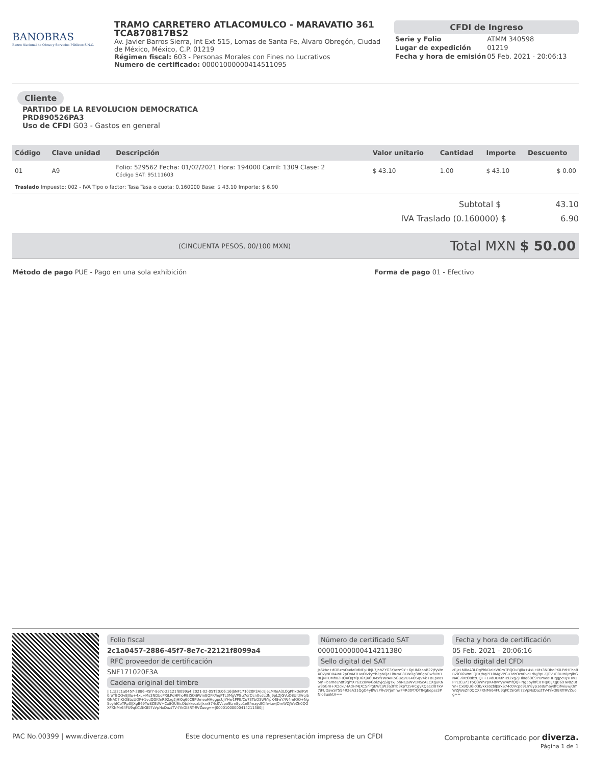BANOBRAS
Banco Nacional de Obras y Servicios Públicos S.N.C.
TRAMO CARRETERO ATLACOMULCO - MARAVATIO 361
TCA870817BS2
Av. Javier Barros Sierra, Int Ext 515, Lomas de Santa Fe, Álvaro Obregón, Ciudad de México, México, C.P. 01219
Régimen fiscal: 603 - Personas Morales con Fines no Lucrativos
Numero de certificado: 00001000000414511095
CFDI de Ingreso
| Serie y Folio | ATMM 340598 |
| Lugar de expedición | 01219 |
| Fecha y hora de emisión | 05 Feb. 2021 - 20:06:13 |
Cliente
PARTIDO DE LA REVOLUCION DEMOCRATICA
PRD890526PA3
Uso de CFDI G03 - Gastos en general
| Código | Clave unidad | Descripción | Valor unitario | Cantidad | Importe | Descuento |
| --- | --- | --- | --- | --- | --- | --- |
| 01 | A9 | Folio: 529562 Fecha: 01/02/2021 Hora: 194000 Carril: 1309 Clase: 2 Código SAT: 95111603 | $ 43.10 | 1.00 | $ 43.10 | $ 0.00 |
| Traslado Impuesto: 002 - IVA Tipo o factor: Tasa Tasa o cuota: 0.160000 Base: $ 43.10 Importe: $ 6.90 | | | | | | |
Subtotal $ 43.10
IVA Traslado (0.160000) $ 6.90
(CINCUENTA PESOS, 00/100 MXN) Total MXN $ 50.00
Método de pago PUE - Pago en una sola exhibición Forma de pago 01 - Efectivo
Folio fiscal
2c1a0457-2886-45f7-8e7c-22121f8099a4
RFC proveedor de certificación
SNF171020F3A
Cadena original del timbre
||1.1|2c1a0457-2886-45f7-8e7c-22121f8099a4|2021-02-05T20:06:16|SNF171020F3A|cEjeLMReA3LOgPhkDelKW0roTBQOvBJllu+4xL+Ms3NDboPXiLPdHFhoRBZiOi6WmEQFK/hqPTL0MgVPGu7drOcn0vdLdNJ9pLZjGVuO8UItIl/rqlbGNAC7iKtO8bzUQF+1vdDDKfnR92xg2jHl0q60C9PUmeaHHqgpcUJYHw1PPE/Cu73TbQ3WhYpK48wY/W4mfQQ+Ng5oyhfCoTRp0IJXgB69Tw8ZBtW+Cx8QU6icQb/kksozblJxrxS74c0Vcpo9Lrn8yp1eB/maydfCifwiuwjOmWZjWeZh0QOXFXNMr64FU9qKCt5iGKl7zVpNxDaztTV4YkOI8RTrRVZuog==|00001000000414211380||
Número de certificado SAT
00001000000414211380
Sello digital del SAT
Js6kbc+dDBzmOudeBdNEyHbjL7JhhZYG3Y/azn9Y+6pUMXapB22/fyWnXOZ/NDBAIoU2pOnMTUwOlvkyYb2pNQe1l8uwE8TWOg386gpOwfUizD8EjNTUMha2RQXQqYQD6XjX6DMxfYWrAIRbGUqVUL4OSqV4k+BEpeas5m+bameLn8t9qlYXPGzZowyGol2yjqSigTxJIphNsJaWV1NScAEOXguRNw3oGm+XOckl/HAdHr4JXCSnPgEWcJW3a3ITb3kpYZvHCgyKQa1cl87kV7jFUDawSY594R2eA31QgO4yBWsPRv97j/mhwF4R0tPf/QTfNgEepss3PNIo3uoktA==
Fecha y hora de certificación
05 Feb. 2021 - 20:06:16
Sello digital del CFDI
cEjeLMReA3LOgPhkDelKW0roTBQOvBJllu+4xL+Ms3NDboPXiLPdHFhoRBZiOi6WmEQFK/hqPTL0MgVPGu7drOcn0vdLdNJ9pLZjGVuO8UItIl/rqlbGNAC7iKtO8bzUQF+1vdDDKfnR92xg2jHl0q60C9PUmeaHHqgpcUJYHw1PPE/Cu73TbQ3WhYpK48wY/W4mfQQ+Ng5oyhfCoTRp0IJXgB69Tw8ZBtW+Cx8QU6icQb/kksozblJxrxS74c0Vcpo9Lrn8yp1eB/maydfCifwiuwjOmWZjWeZh0QOXFXNMr64FU9qKCt5iGKl7zVpNxDaztTV4YkOI8RTrRVZuog==
PAC No.00399 | www.diverza.com Este documento es una representación impresa de un CFDI Comprobante certificado por diverza.
Página 1 de 1